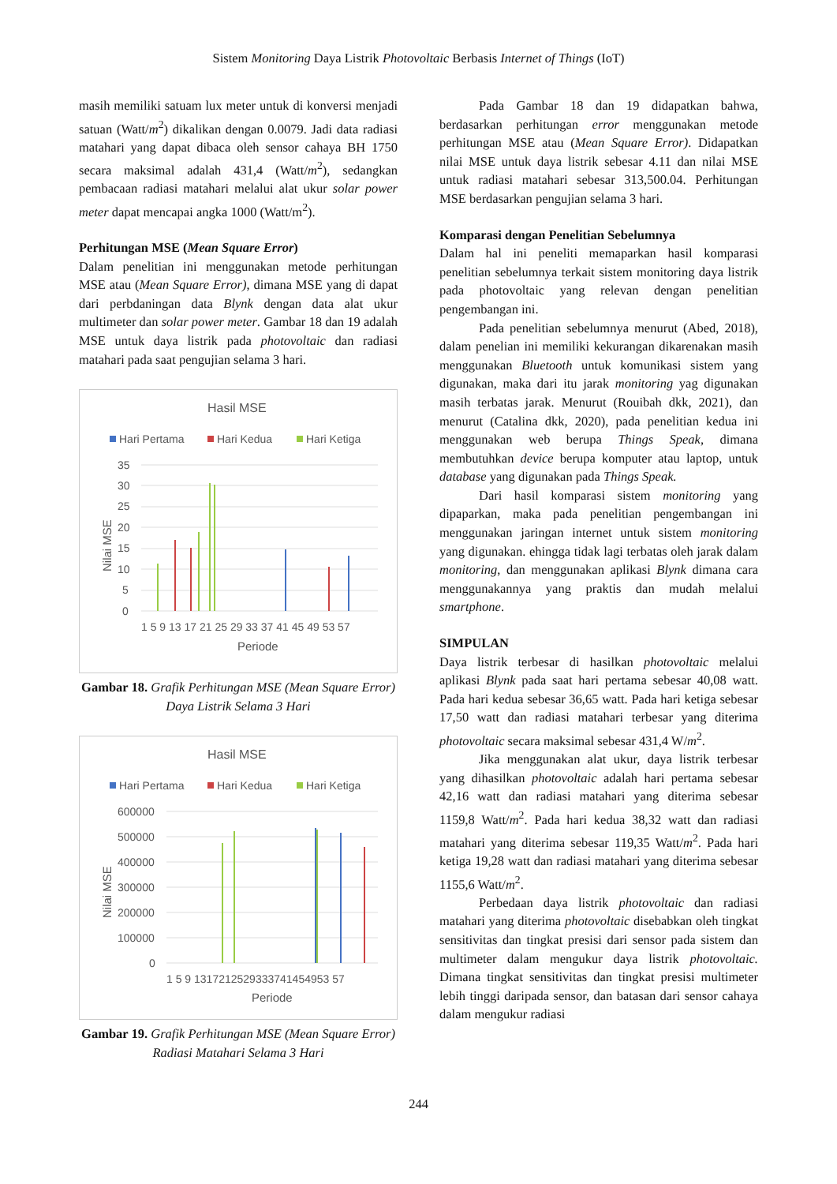Sistem Monitoring Daya Listrik Photovoltaic Berbasis Internet of Things (IoT)
masih memiliki satuam lux meter untuk di konversi menjadi satuan (Watt/m<sup>2</sup>) dikalikan dengan 0.0079. Jadi data radiasi matahari yang dapat dibaca oleh sensor cahaya BH 1750 secara maksimal adalah 431,4 (Watt/m<sup>2</sup>), sedangkan pembacaan radiasi matahari melalui alat ukur solar power meter dapat mencapai angka 1000 (Watt/m<sup>2</sup>).
Perhitungan MSE (Mean Square Error)
Dalam penelitian ini menggunakan metode perhitungan MSE atau (Mean Square Error), dimana MSE yang di dapat dari perbdaningan data Blynk dengan data alat ukur multimeter dan solar power meter. Gambar 18 dan 19 adalah MSE untuk daya listrik pada photovoltaic dan radiasi matahari pada saat pengujian selama 3 hari.
Hasil MSE
Hari Pertama
Hari Kedua
Hari Ketiga
35
30
25
20
15
10
5
0
1 5 9 13 17 21 25 29 33 37 41 45 49 53 57
Periode
Nilai MSE
Gambar 18. Grafik Perhitungan MSE (Mean Square Error) Daya Listrik Selama 3 Hari
Hasil MSE
Hari Pertama
Hari Kedua
Hari Ketiga
600000
500000
400000
300000
200000
100000
0
1 5 9 1317212529333741454953 57
Periode
Nilai MSE
Gambar 19. Grafik Perhitungan MSE (Mean Square Error) Radiasi Matahari Selama 3 Hari
Pada Gambar 18 dan 19 didapatkan bahwa, berdasarkan perhitungan error menggunakan metode perhitungan MSE atau (Mean Square Error). Didapatkan nilai MSE untuk daya listrik sebesar 4.11 dan nilai MSE untuk radiasi matahari sebesar 313,500.04. Perhitungan MSE berdasarkan pengujian selama 3 hari.
Komparasi dengan Penelitian Sebelumnya
Dalam hal ini peneliti memaparkan hasil komparasi penelitian sebelumnya terkait sistem monitoring daya listrik pada photovoltaic yang relevan dengan penelitian pengembangan ini.
Pada penelitian sebelumnya menurut (Abed, 2018), dalam penelian ini memiliki kekurangan dikarenakan masih menggunakan Bluetooth untuk komunikasi sistem yang digunakan, maka dari itu jarak monitoring yag digunakan masih terbatas jarak. Menurut (Rouibah dkk, 2021), dan menurut (Catalina dkk, 2020), pada penelitian kedua ini menggunakan web berupa Things Speak, dimana membutuhkan device berupa komputer atau laptop, untuk database yang digunakan pada Things Speak.
Dari hasil komparasi sistem monitoring yang dipaparkan, maka pada penelitian pengembangan ini menggunakan jaringan internet untuk sistem monitoring yang digunakan. ehingga tidak lagi terbatas oleh jarak dalam monitoring, dan menggunakan aplikasi Blynk dimana cara menggunakannya yang praktis dan mudah melalui smartphone.
SIMPULAN
Daya listrik terbesar di hasilkan photovoltaic melalui aplikasi Blynk pada saat hari pertama sebesar 40,08 watt. Pada hari kedua sebesar 36,65 watt. Pada hari ketiga sebesar 17,50 watt dan radiasi matahari terbesar yang diterima photovoltaic secara maksimal sebesar 431,4 W/m<sup>2</sup>.
Jika menggunakan alat ukur, daya listrik terbesar yang dihasilkan photovoltaic adalah hari pertama sebesar 42,16 watt dan radiasi matahari yang diterima sebesar 1159,8 Watt/m<sup>2</sup>. Pada hari kedua 38,32 watt dan radiasi matahari yang diterima sebesar 119,35 Watt/m<sup>2</sup>. Pada hari ketiga 19,28 watt dan radiasi matahari yang diterima sebesar 1155,6 Watt/m<sup>2</sup>.
Perbedaan daya listrik photovoltaic dan radiasi matahari yang diterima photovoltaic disebabkan oleh tingkat sensitivitas dan tingkat presisi dari sensor pada sistem dan multimeter dalam mengukur daya listrik photovoltaic. Dimana tingkat sensitivitas dan tingkat presisi multimeter lebih tinggi daripada sensor, dan batasan dari sensor cahaya dalam mengukur radiasi
244